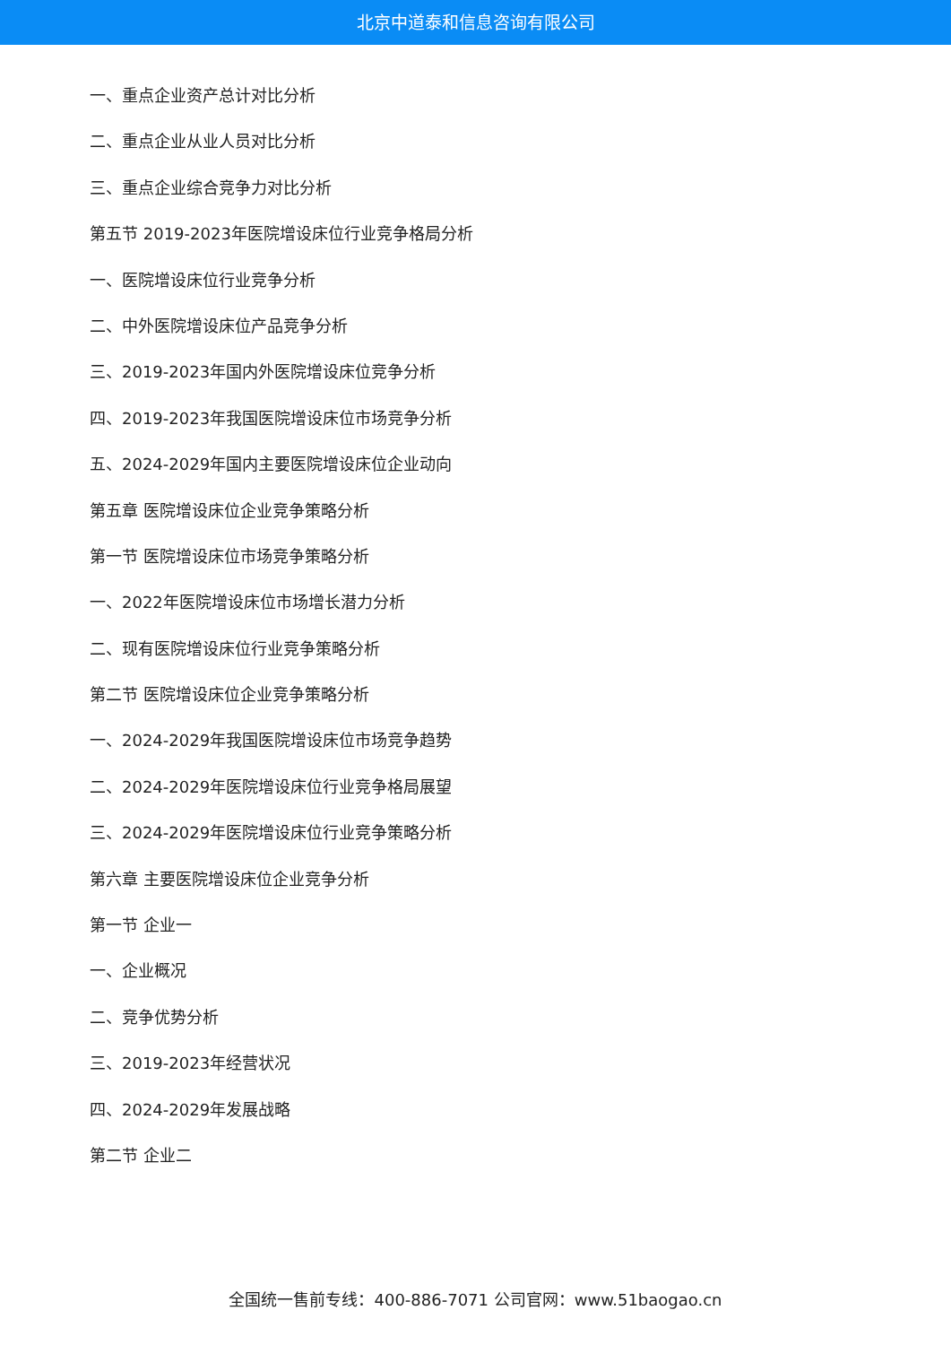北京中道泰和信息咨询有限公司
一、重点企业资产总计对比分析
二、重点企业从业人员对比分析
三、重点企业综合竞争力对比分析
第五节 2019-2023年医院增设床位行业竞争格局分析
一、医院增设床位行业竞争分析
二、中外医院增设床位产品竞争分析
三、2019-2023年国内外医院增设床位竞争分析
四、2019-2023年我国医院增设床位市场竞争分析
五、2024-2029年国内主要医院增设床位企业动向
第五章 医院增设床位企业竞争策略分析
第一节 医院增设床位市场竞争策略分析
一、2022年医院增设床位市场增长潜力分析
二、现有医院增设床位行业竞争策略分析
第二节 医院增设床位企业竞争策略分析
一、2024-2029年我国医院增设床位市场竞争趋势
二、2024-2029年医院增设床位行业竞争格局展望
三、2024-2029年医院增设床位行业竞争策略分析
第六章 主要医院增设床位企业竞争分析
第一节 企业一
一、企业概况
二、竞争优势分析
三、2019-2023年经营状况
四、2024-2029年发展战略
第二节 企业二
全国统一售前专线：400-886-7071 公司官网：www.51baogao.cn